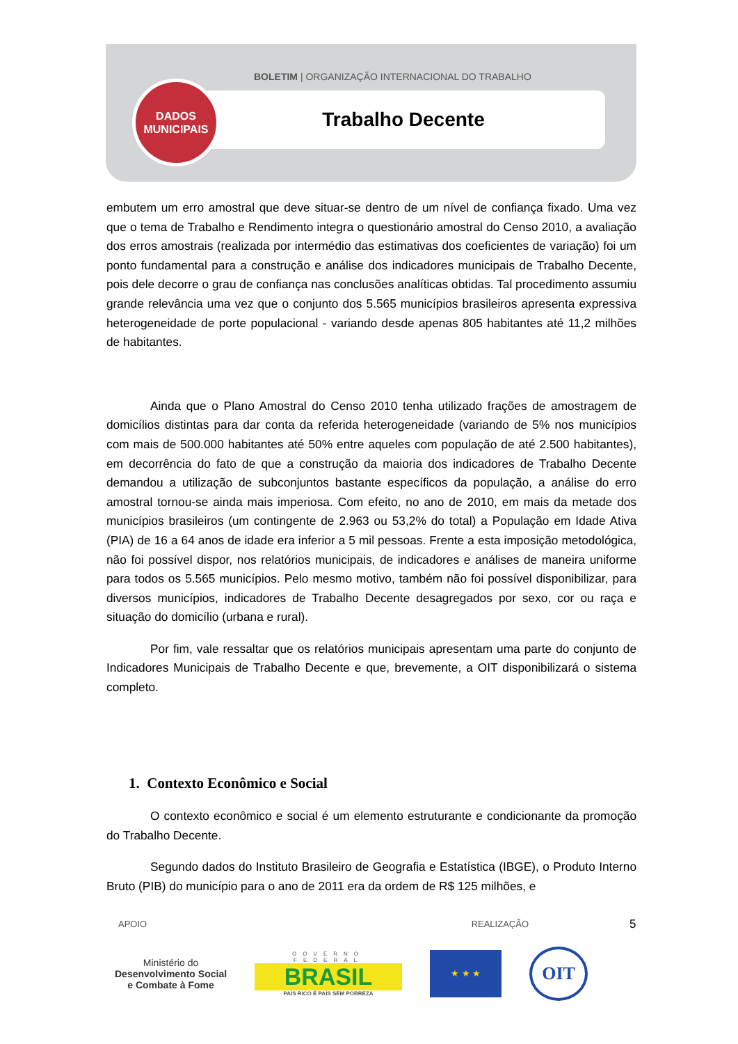BOLETIM | ORGANIZAÇÃO INTERNACIONAL DO TRABALHO
Trabalho Decente
DADOS
MUNICIPAIS
embutem um erro amostral que deve situar-se dentro de um nível de confiança fixado. Uma vez que o tema de Trabalho e Rendimento integra o questionário amostral do Censo 2010, a avaliação dos erros amostrais (realizada por intermédio das estimativas dos coeficientes de variação) foi um ponto fundamental para a construção e análise dos indicadores municipais de Trabalho Decente, pois dele decorre o grau de confiança nas conclusões analíticas obtidas. Tal procedimento assumiu grande relevância uma vez que o conjunto dos 5.565 municípios brasileiros apresenta expressiva heterogeneidade de porte populacional - variando desde apenas 805 habitantes até 11,2 milhões de habitantes.
Ainda que o Plano Amostral do Censo 2010 tenha utilizado frações de amostragem de domicílios distintas para dar conta da referida heterogeneidade (variando de 5% nos municípios com mais de 500.000 habitantes até 50% entre aqueles com população de até 2.500 habitantes), em decorrência do fato de que a construção da maioria dos indicadores de Trabalho Decente demandou a utilização de subconjuntos bastante específicos da população, a análise do erro amostral tornou-se ainda mais imperiosa. Com efeito, no ano de 2010, em mais da metade dos municípios brasileiros (um contingente de 2.963 ou 53,2% do total) a População em Idade Ativa (PIA) de 16 a 64 anos de idade era inferior a 5 mil pessoas. Frente a esta imposição metodológica, não foi possível dispor, nos relatórios municipais, de indicadores e análises de maneira uniforme para todos os 5.565 municípios. Pelo mesmo motivo, também não foi possível disponibilizar, para diversos municípios, indicadores de Trabalho Decente desagregados por sexo, cor ou raça e situação do domicílio (urbana e rural).
Por fim, vale ressaltar que os relatórios municipais apresentam uma parte do conjunto de Indicadores Municipais de Trabalho Decente e que, brevemente, a OIT disponibilizará o sistema completo.
1. Contexto Econômico e Social
O contexto econômico e social é um elemento estruturante e condicionante da promoção do Trabalho Decente.
Segundo dados do Instituto Brasileiro de Geografia e Estatística (IBGE), o Produto Interno Bruto (PIB) do município para o ano de 2011 era da ordem de R$ 125 milhões, e
5
APOIO REALIZAÇÃO
Ministério do
Desenvolvimento Social
e Combate à Fome
GOVERNO FEDERAL
BRASIL
PAÍS RICO É PAÍS SEM POBREZA
★ ★ ★
OIT